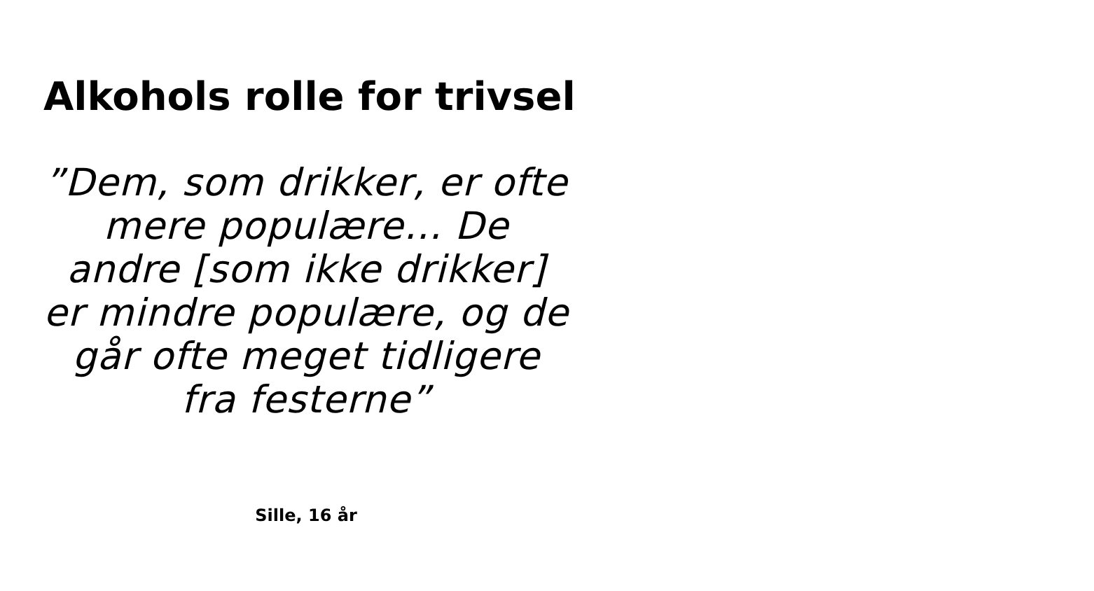Alkohols rolle for trivsel
”Dem, som drikker, er ofte mere populære… De andre [som ikke drikker] er mindre populære, og de går ofte meget tidligere fra festerne”
Sille, 16 år